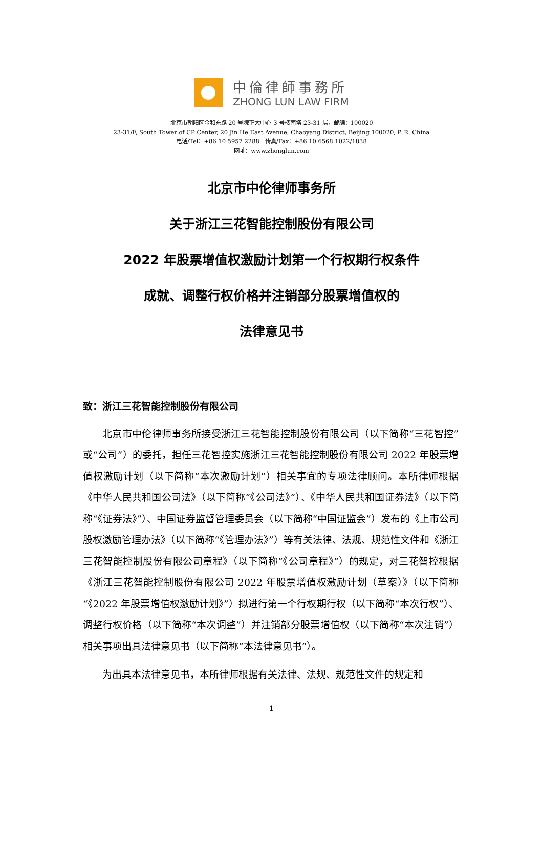中倫律師事務所
ZHONG LUN LAW FIRM
北京市朝阳区金和东路 20 号院正大中心 3 号楼南塔 23-31 层，邮编：100020
23-31/F, South Tower of CP Center, 20 Jin He East Avenue, Chaoyang District, Beijing 100020, P. R. China
电话/Tel：+86 10 5957 2288　传真/Fax：+86 10 6568 1022/1838
网址：www.zhonglun.com
北京市中伦律师事务所
关于浙江三花智能控制股份有限公司
2022 年股票增值权激励计划第一个行权期行权条件
成就、调整行权价格并注销部分股票增值权的
法律意见书
致：浙江三花智能控制股份有限公司
北京市中伦律师事务所接受浙江三花智能控制股份有限公司（以下简称“三花智控”或“公司”）的委托，担任三花智控实施浙江三花智能控制股份有限公司 2022 年股票增值权激励计划（以下简称“本次激励计划”）相关事宜的专项法律顾问。本所律师根据《中华人民共和国公司法》（以下简称“《公司法》”）、《中华人民共和国证券法》（以下简称“《证券法》”）、中国证券监督管理委员会（以下简称“中国证监会”）发布的《上市公司股权激励管理办法》（以下简称“《管理办法》”）等有关法律、法规、规范性文件和《浙江三花智能控制股份有限公司章程》（以下简称“《公司章程》”）的规定，对三花智控根据《浙江三花智能控制股份有限公司 2022 年股票增值权激励计划（草案）》（以下简称“《2022 年股票增值权激励计划》”）拟进行第一个行权期行权（以下简称“本次行权”）、调整行权价格（以下简称“本次调整”）并注销部分股票增值权（以下简称“本次注销”）相关事项出具法律意见书（以下简称“本法律意见书”）。
为出具本法律意见书，本所律师根据有关法律、法规、规范性文件的规定和
1